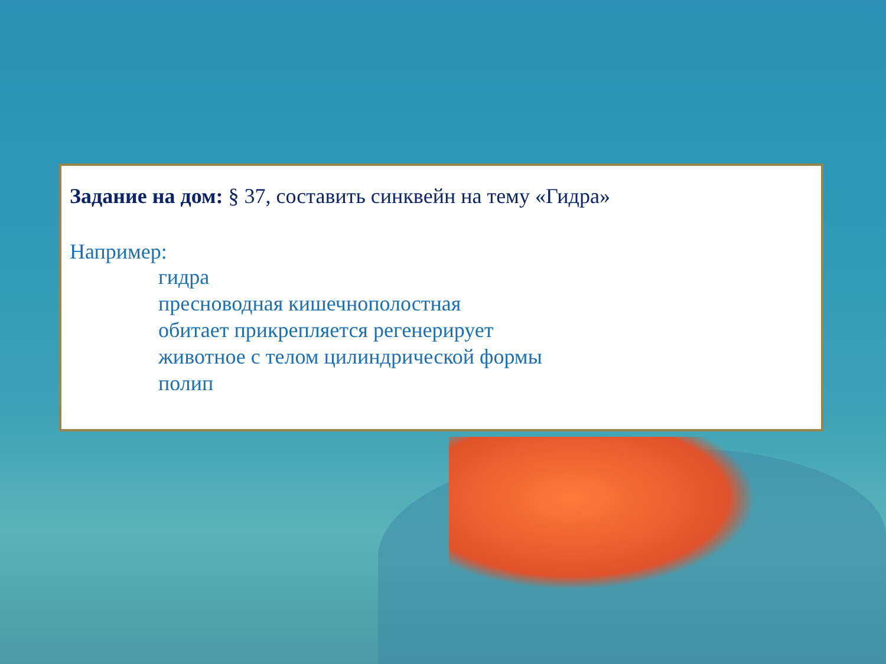Задание на дом: § 37, составить синквейн на тему «Гидра»
Например:
гидра
пресноводная кишечнополостная
обитает прикрепляется регенерирует
животное с телом цилиндрической формы
полип